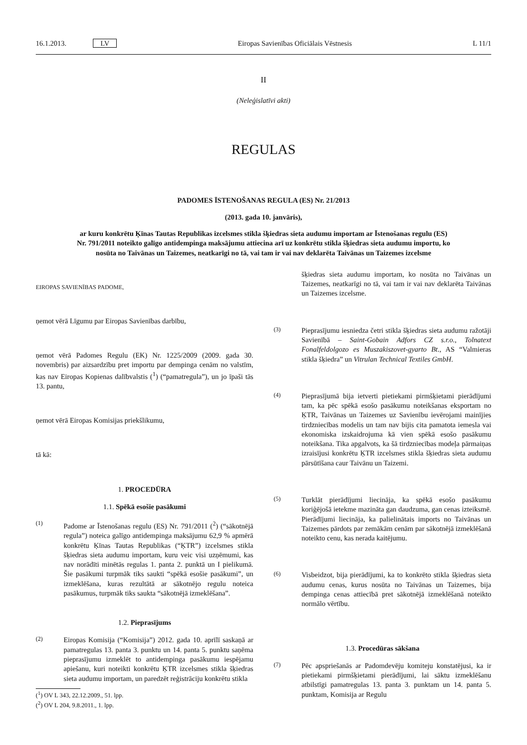16.1.2013. LV Eiropas Savienības Oficiālais Vēstnesis L 11/1
II
(Neleģislatīvi akti)
REGULAS
PADOMES ĪSTENOŠANAS REGULA (ES) Nr. 21/2013
(2013. gada 10. janvāris),
ar kuru konkrētu Ķīnas Tautas Republikas izcelsmes stikla šķiedras sieta audumu importam ar Īstenošanas regulu (ES) Nr. 791/2011 noteikto galīgo antidempinga maksājumu attiecina arī uz konkrētu stikla šķiedras sieta audumu importu, ko nosūta no Taivānas un Taizemes, neatkarīgi no tā, vai tam ir vai nav deklarēta Taivānas un Taizemes izcelsme
EIROPAS SAVIENĪBAS PADOME,
ņemot vērā Līgumu par Eiropas Savienības darbību,
ņemot vērā Padomes Regulu (EK) Nr. 1225/2009 (2009. gada 30. novembris) par aizsardzību pret importu par dempinga cenām no valstīm, kas nav Eiropas Kopienas dalībvalstis (<sup>1</sup>) (“pamatregula”), un jo īpaši tās 13. pantu,
ņemot vērā Eiropas Komisijas priekšlikumu,
tā kā:
1. PROCEDŪRA
1.1. Spēkā esošie pasākumi
(1) Padome ar Īstenošanas regulu (ES) Nr. 791/2011 (<sup>2</sup>) (“sākotnējā regula”) noteica galīgo antidempinga maksājumu 62,9 % apmērā konkrētu Ķīnas Tautas Republikas (“ĶTR”) izcelsmes stikla šķiedras sieta audumu importam, kuru veic visi uzņēmumi, kas nav norādīti minētās regulas 1. panta 2. punktā un I pielikumā. Šie pasākumi turpmāk tiks saukti “spēkā esošie pasākumi”, un izmeklēšana, kuras rezultātā ar sākotnējo regulu noteica pasākumus, turpmāk tiks saukta “sākotnējā izmeklēšana”.
1.2. Pieprasījums
(2) Eiropas Komisija (“Komisija”) 2012. gada 10. aprīlī saskaņā ar pamatregulas 13. panta 3. punktu un 14. panta 5. punktu saņēma pieprasījumu izmeklēt to antidempinga pasākumu iespējamu apiešanu, kuri noteikti konkrētu ĶTR izcelsmes stikla šķiedras sieta audumu importam, un paredzēt reģistrāciju konkrētu stikla
(<sup>1</sup>) OV L 343, 22.12.2009., 51. lpp.
(<sup>2</sup>) OV L 204, 9.8.2011., 1. lpp.
šķiedras sieta audumu importam, ko nosūta no Taivānas un Taizemes, neatkarīgi no tā, vai tam ir vai nav deklarēta Taivānas un Taizemes izcelsme.
(3) Pieprasījumu iesniedza četri stikla šķiedras sieta audumu ražotāji Savienībā – Saint-Gobain Adfors CZ s.r.o., Tolnatext Fonalfeldolgozo es Muszakiszovet-gyarto Bt., AS “Valmieras stikla šķiedra” un Vitrulan Technical Textiles GmbH.
(4) Pieprasījumā bija ietverti pietiekami pirmšķietami pierādījumi tam, ka pēc spēkā esošo pasākumu noteikšanas eksportam no ĶTR, Taivānas un Taizemes uz Savienību ievērojami mainījies tirdzniecības modelis un tam nav bijis cita pamatota iemesla vai ekonomiska izskaidrojuma kā vien spēkā esošo pasākumu noteikšana. Tika apgalvots, ka šā tirdzniecības modeļa pārmaiņas izraisījusi konkrētu ĶTR izcelsmes stikla šķiedras sieta audumu pārsūtīšana caur Taivānu un Taizemi.
(5) Turklāt pierādījumi liecināja, ka spēkā esošo pasākumu koriģējošā ietekme mazināta gan daudzuma, gan cenas izteiksmē. Pierādījumi liecināja, ka palielinātais imports no Taivānas un Taizemes pārdots par zemākām cenām par sākotnējā izmeklēšanā noteikto cenu, kas nerada kaitējumu.
(6) Visbeidzot, bija pierādījumi, ka to konkrēto stikla šķiedras sieta audumu cenas, kurus nosūta no Taivānas un Taizemes, bija dempinga cenas attiecībā pret sākotnējā izmeklēšanā noteikto normālo vērtību.
1.3. Procedūras sākšana
(7) Pēc apspriešanās ar Padomdevēju komiteju konstatējusi, ka ir pietiekami pirmšķietami pierādījumi, lai sāktu izmeklēšanu atbilstīgi pamatregulas 13. panta 3. punktam un 14. panta 5. punktam, Komisija ar Regulu